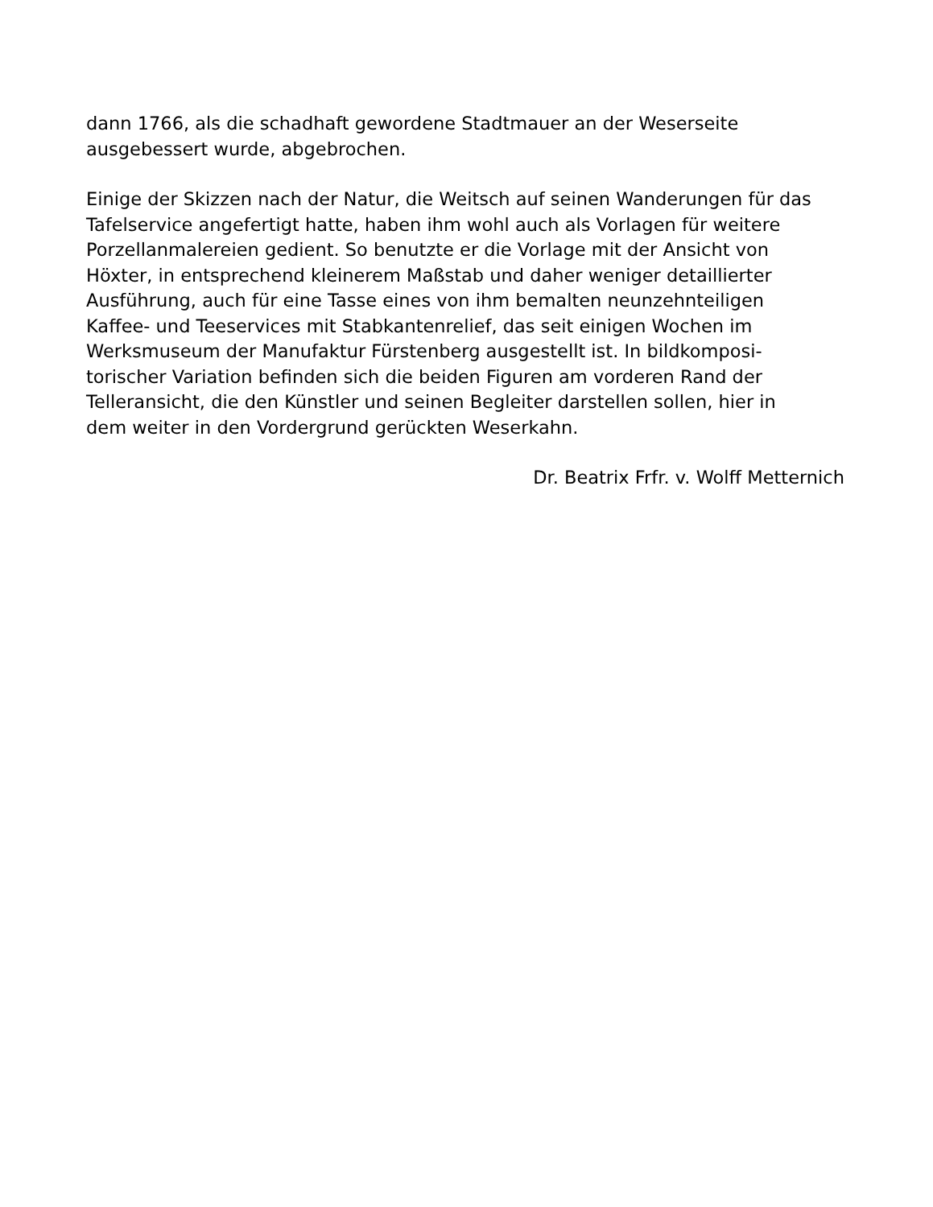dann 1766, als die schadhaft gewordene Stadtmauer an der Weserseite
ausgebessert wurde, abgebrochen.
Einige der Skizzen nach der Natur, die Weitsch auf seinen Wanderungen für das
Tafelservice angefertigt hatte, haben ihm wohl auch als Vorlagen für weitere
Porzellanmalereien gedient. So benutzte er die Vorlage mit der Ansicht von
Höxter, in entsprechend kleinerem Maßstab und daher weniger detaillierter
Ausführung, auch für eine Tasse eines von ihm bemalten neunzehnteiligen
Kaffee- und Teeservices mit Stabkantenrelief, das seit einigen Wochen im
Werksmuseum der Manufaktur Fürstenberg ausgestellt ist. In bildkomposi-
torischer Variation befinden sich die beiden Figuren am vorderen Rand der
Telleransicht, die den Künstler und seinen Begleiter darstellen sollen, hier in
dem weiter in den Vordergrund gerückten Weserkahn.
Dr. Beatrix Frfr. v. Wolff Metternich